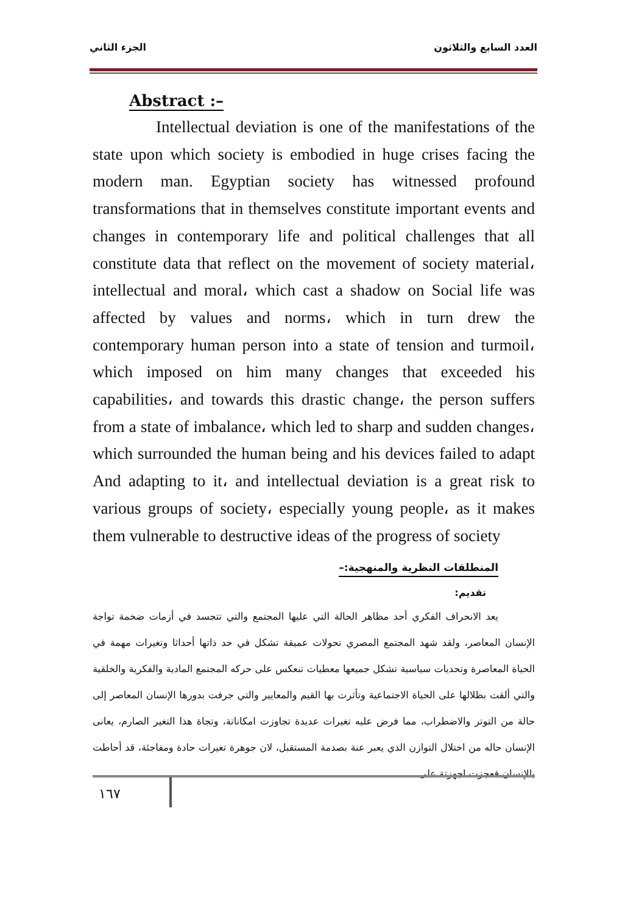الجزء الثاني العدد السابع والثلاثون
Abstract :–
Intellectual deviation is one of the manifestations of the state upon which society is embodied in huge crises facing the modern man. Egyptian society has witnessed profound transformations that in themselves constitute important events and changes in contemporary life and political challenges that all constitute data that reflect on the movement of society material، intellectual and moral، which cast a shadow on Social life was affected by values and norms، which in turn drew the contemporary human person into a state of tension and turmoil، which imposed on him many changes that exceeded his capabilities، and towards this drastic change، the person suffers from a state of imbalance، which led to sharp and sudden changes، which surrounded the human being and his devices failed to adapt And adapting to it، and intellectual deviation is a great risk to various groups of society، especially young people، as it makes them vulnerable to destructive ideas of the progress of society
المنطلقات النظرية والمنهجية:–
تقديم:
يعد الانحراف الفكري أحد مظاهر الحالة التي عليها المجتمع والتي تتجسد في أزمات ضخمة تواجة الإنسان المعاصر، ولقد شهد المجتمع المصري تحولات عميقة تشكل في حد ذاتها أحداثا وتغيرات مهمة في الحياة المعاصرة وتحديات سياسية تشكل جميعها معطيات تنعكس على حركه المجتمع المادية والفكرية والخلقية والتي ألقت بظلالها على الحياة الاجتماعية وتأثرت بها القيم والمعايير والتي جرفت بدورها الإنسان المعاصر إلى حالة من التوتر والاضطراب، مما فرض عليه تغيرات عديدة تجاوزت امكاناتة، وتجاة هذا التغير الصارم، يعانى الإنسان حاله من اختلال التوازن الذي يعبر عنة بصدمة المستقبل، لان جوهرة تغيرات حادة ومفاجئة، قد أحاطت بالإنسان فعجزت اجهزتة على
١٦٧